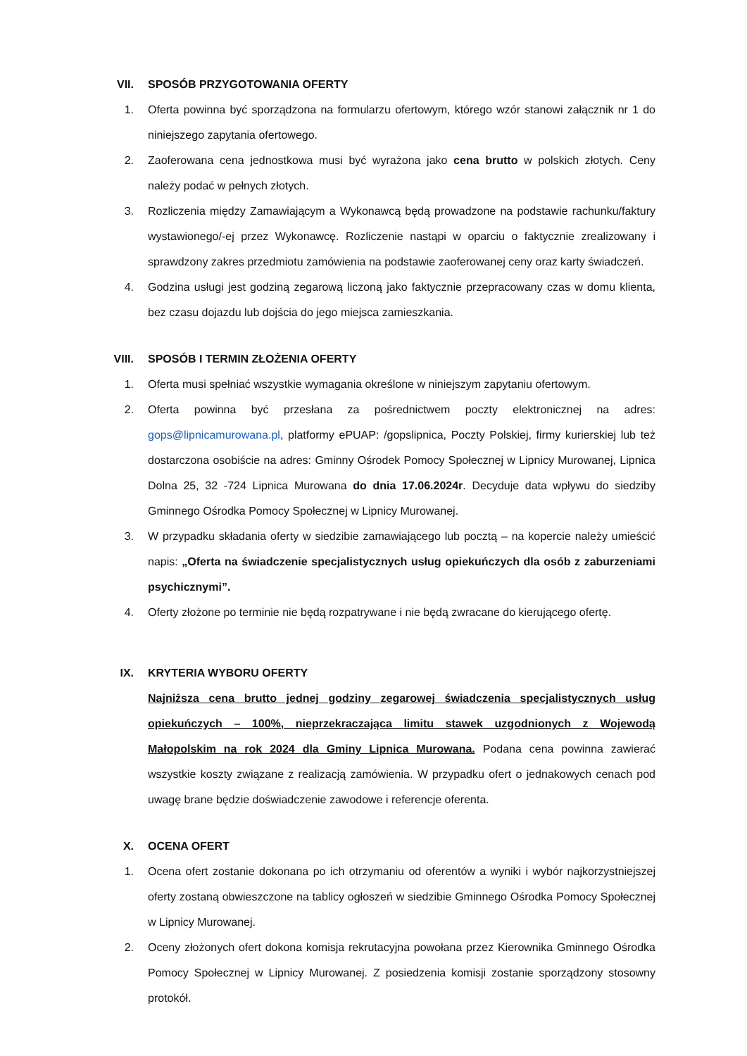VII. SPOSÓB PRZYGOTOWANIA OFERTY
1. Oferta powinna być sporządzona na formularzu ofertowym, którego wzór stanowi załącznik nr 1 do niniejszego zapytania ofertowego.
2. Zaoferowana cena jednostkowa musi być wyrażona jako cena brutto w polskich złotych. Ceny należy podać w pełnych złotych.
3. Rozliczenia między Zamawiającym a Wykonawcą będą prowadzone na podstawie rachunku/faktury wystawionego/-ej przez Wykonawcę. Rozliczenie nastąpi w oparciu o faktycznie zrealizowany i sprawdzony zakres przedmiotu zamówienia na podstawie zaoferowanej ceny oraz karty świadczeń.
4. Godzina usługi jest godziną zegarową liczoną jako faktycznie przepracowany czas w domu klienta, bez czasu dojazdu lub dojścia do jego miejsca zamieszkania.
VIII. SPOSÓB I TERMIN ZŁOŻENIA OFERTY
1. Oferta musi spełniać wszystkie wymagania określone w niniejszym zapytaniu ofertowym.
2. Oferta powinna być przesłana za pośrednictwem poczty elektronicznej na adres: gops@lipnicamurowana.pl, platformy ePUAP: /gopslipnica, Poczty Polskiej, firmy kurierskiej lub też dostarczona osobiście na adres: Gminny Ośrodek Pomocy Społecznej w Lipnicy Murowanej, Lipnica Dolna 25, 32 -724 Lipnica Murowana do dnia 17.06.2024r. Decyduje data wpływu do siedziby Gminnego Ośrodka Pomocy Społecznej w Lipnicy Murowanej.
3. W przypadku składania oferty w siedzibie zamawiającego lub pocztą – na kopercie należy umieścić napis: „Oferta na świadczenie specjalistycznych usług opiekuńczych dla osób z zaburzeniami psychicznymi”.
4. Oferty złożone po terminie nie będą rozpatrywane i nie będą zwracane do kierującego ofertę.
IX. KRYTERIA WYBORU OFERTY
Najniższa cena brutto jednej godziny zegarowej świadczenia specjalistycznych usług opiekuńczych – 100%, nieprzekraczająca limitu stawek uzgodnionych z Wojewodą Małopolskim na rok 2024 dla Gminy Lipnica Murowana. Podana cena powinna zawierać wszystkie koszty związane z realizacją zamówienia. W przypadku ofert o jednakowych cenach pod uwagę brane będzie doświadczenie zawodowe i referencje oferenta.
X. OCENA OFERT
1. Ocena ofert zostanie dokonana po ich otrzymaniu od oferentów a wyniki i wybór najkorzystniejszej oferty zostaną obwieszczone na tablicy ogłoszeń w siedzibie Gminnego Ośrodka Pomocy Społecznej w Lipnicy Murowanej.
2. Oceny złożonych ofert dokona komisja rekrutacyjna powołana przez Kierownika Gminnego Ośrodka Pomocy Społecznej w Lipnicy Murowanej. Z posiedzenia komisji zostanie sporządzony stosowny protokół.